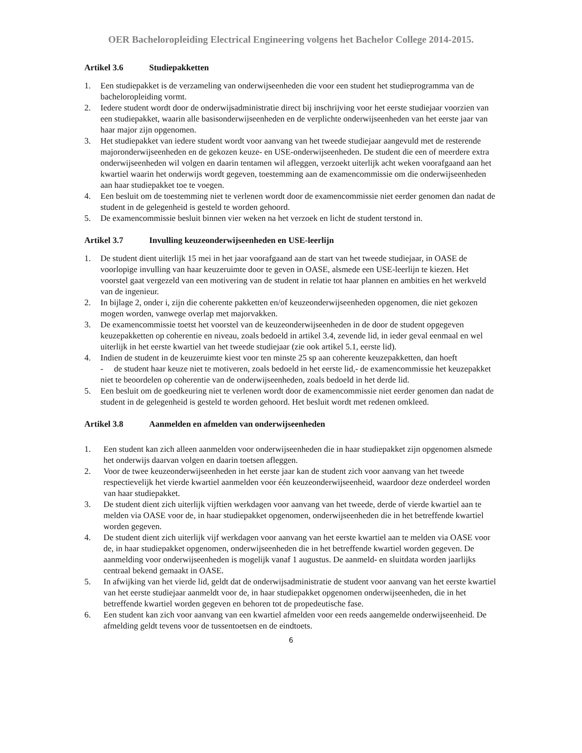OER Bacheloropleiding Electrical Engineering volgens het Bachelor College 2014-2015.
Artikel 3.6 Studiepakketten
1. Een studiepakket is de verzameling van onderwijseenheden die voor een student het studieprogramma van de bacheloropleiding vormt.
2. Iedere student wordt door de onderwijsadministratie direct bij inschrijving voor het eerste studiejaar voorzien van een studiepakket, waarin alle basisonderwijseenheden en de verplichte onderwijseenheden van het eerste jaar van haar major zijn opgenomen.
3. Het studiepakket van iedere student wordt voor aanvang van het tweede studiejaar aangevuld met de resterende majoronderwijseenheden en de gekozen keuze- en USE-onderwijseenheden. De student die een of meerdere extra onderwijseenheden wil volgen en daarin tentamen wil afleggen, verzoekt uiterlijk acht weken voorafgaand aan het kwartiel waarin het onderwijs wordt gegeven, toestemming aan de examencommissie om die onderwijseenheden aan haar studiepakket toe te voegen.
4. Een besluit om de toestemming niet te verlenen wordt door de examencommissie niet eerder genomen dan nadat de student in de gelegenheid is gesteld te worden gehoord.
5. De examencommissie besluit binnen vier weken na het verzoek en licht de student terstond in.
Artikel 3.7 Invulling keuzeonderwijseenheden en USE-leerlijn
1. De student dient uiterlijk 15 mei in het jaar voorafgaand aan de start van het tweede studiejaar, in OASE de voorlopige invulling van haar keuzeruimte door te geven in OASE, alsmede een USE-leerlijn te kiezen. Het voorstel gaat vergezeld van een motivering van de student in relatie tot haar plannen en ambities en het werkveld van de ingenieur.
2. In bijlage 2, onder i, zijn die coherente pakketten en/of keuzeonderwijseenheden opgenomen, die niet gekozen mogen worden, vanwege overlap met majorvakken.
3. De examencommissie toetst het voorstel van de keuzeonderwijseenheden in de door de student opgegeven keuzepakketten op coherentie en niveau, zoals bedoeld in artikel 3.4, zevende lid, in ieder geval eenmaal en wel uiterlijk in het eerste kwartiel van het tweede studiejaar (zie ook artikel 5.1, eerste lid).
4. Indien de student in de keuzeruimte kiest voor ten minste 25 sp aan coherente keuzepakketten, dan hoeft
- de student haar keuze niet te motiveren, zoals bedoeld in het eerste lid,- de examencommissie het keuzepakket niet te beoordelen op coherentie van de onderwijseenheden, zoals bedoeld in het derde lid.
5. Een besluit om de goedkeuring niet te verlenen wordt door de examencommissie niet eerder genomen dan nadat de student in de gelegenheid is gesteld te worden gehoord. Het besluit wordt met redenen omkleed.
Artikel 3.8 Aanmelden en afmelden van onderwijseenheden
1. Een student kan zich alleen aanmelden voor onderwijseenheden die in haar studiepakket zijn opgenomen alsmede het onderwijs daarvan volgen en daarin toetsen afleggen.
2. Voor de twee keuzeonderwijseenheden in het eerste jaar kan de student zich voor aanvang van het tweede respectievelijk het vierde kwartiel aanmelden voor één keuzeonderwijseenheid, waardoor deze onderdeel worden van haar studiepakket.
3. De student dient zich uiterlijk vijftien werkdagen voor aanvang van het tweede, derde of vierde kwartiel aan te melden via OASE voor de, in haar studiepakket opgenomen, onderwijseenheden die in het betreffende kwartiel worden gegeven.
4. De student dient zich uiterlijk vijf werkdagen voor aanvang van het eerste kwartiel aan te melden via OASE voor de, in haar studiepakket opgenomen, onderwijseenheden die in het betreffende kwartiel worden gegeven. De aanmelding voor onderwijseenheden is mogelijk vanaf 1 augustus. De aanmeld- en sluitdata worden jaarlijks centraal bekend gemaakt in OASE.
5. In afwijking van het vierde lid, geldt dat de onderwijsadministratie de student voor aanvang van het eerste kwartiel van het eerste studiejaar aanmeldt voor de, in haar studiepakket opgenomen onderwijseenheden, die in het betreffende kwartiel worden gegeven en behoren tot de propedeutische fase.
6. Een student kan zich voor aanvang van een kwartiel afmelden voor een reeds aangemelde onderwijseenheid. De afmelding geldt tevens voor de tussentoetsen en de eindtoets.
6